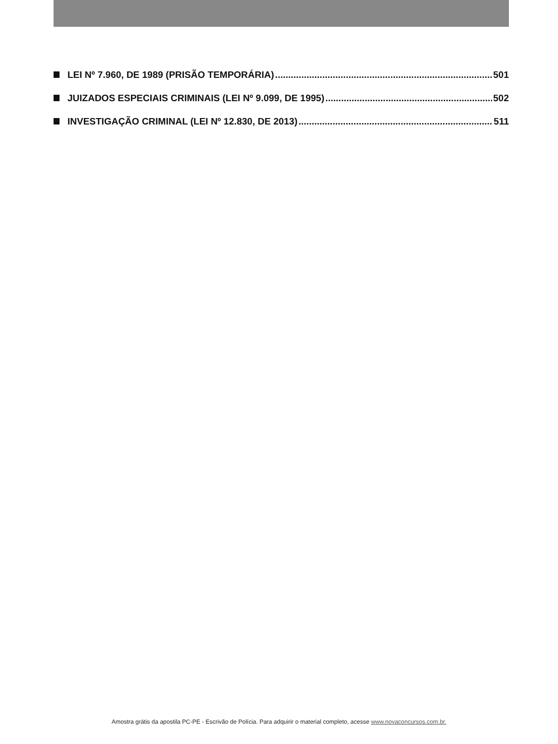LEI Nº 7.960, DE 1989 (PRISÃO TEMPORÁRIA) 501
JUIZADOS ESPECIAIS CRIMINAIS (LEI Nº 9.099, DE 1995) 502
INVESTIGAÇÃO CRIMINAL (LEI Nº 12.830, DE 2013) 511
Amostra grátis da apostila PC-PE - Escrivão de Polícia. Para adquirir o material completo, acesse www.novaconcursos.com.br.